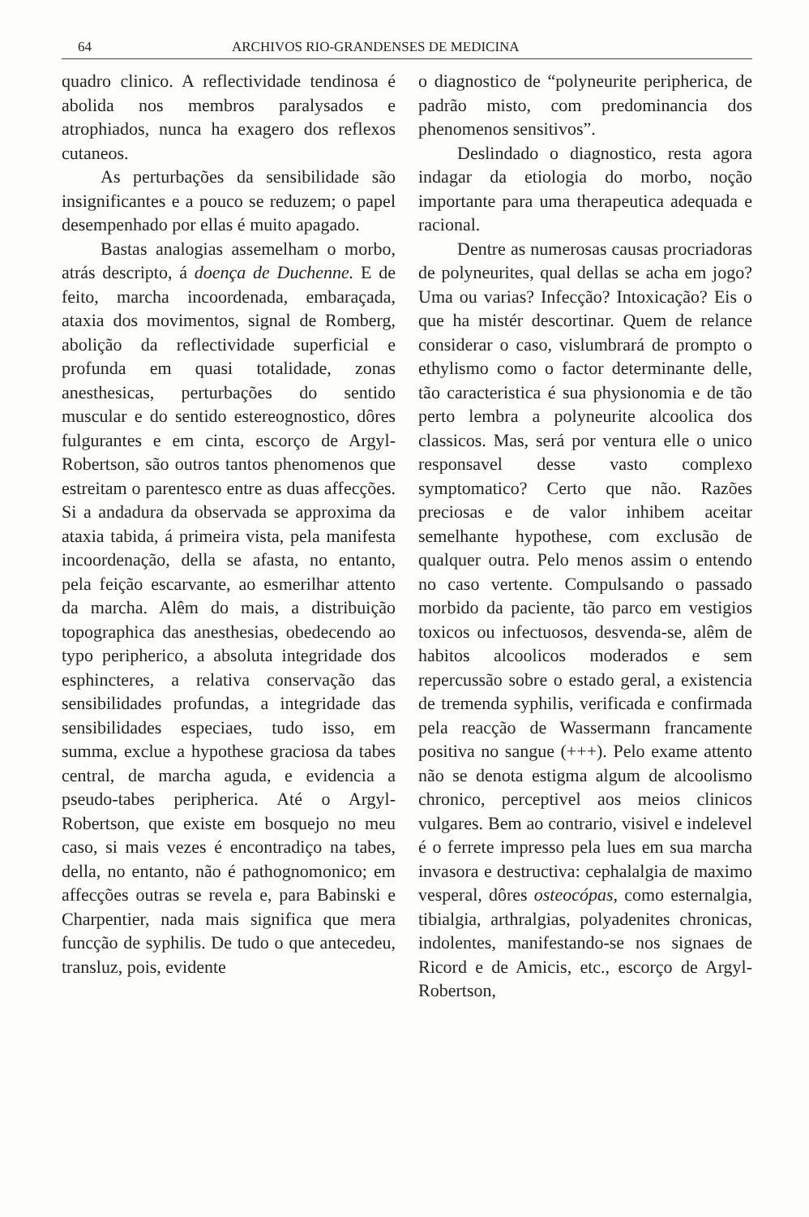64 ARCHIVOS RIO-GRANDENSES DE MEDICINA
quadro clinico. A reflectividade tendinosa é abolida nos membros paralysados e atrophiados, nunca ha exagero dos reflexos cutaneos.
As perturbações da sensibilidade são insignificantes e a pouco se reduzem; o papel desempenhado por ellas é muito apagado.
Bastas analogias assemelham o morbo, atrás descripto, á doença de Duchenne. E de feito, marcha incoordenada, embaraçada, ataxia dos movimentos, signal de Romberg, abolição da reflectividade superficial e profunda em quasi totalidade, zonas anesthesicas, perturbações do sentido muscular e do sentido estereognostico, dôres fulgurantes e em cinta, escorço de Argyl-Robertson, são outros tantos phenomenos que estreitam o parentesco entre as duas affecções. Si a andadura da observada se approxima da ataxia tabida, á primeira vista, pela manifesta incoordenação, della se afasta, no entanto, pela feição escarvante, ao esmerilhar attento da marcha. Alêm do mais, a distribuição topographica das anesthesias, obedecendo ao typo peripherico, a absoluta integridade dos esphincteres, a relativa conservação das sensibilidades profundas, a integridade das sensibilidades especiaes, tudo isso, em summa, exclue a hypothese graciosa da tabes central, de marcha aguda, e evidencia a pseudo-tabes peripherica. Até o Argyl-Robertson, que existe em bosquejo no meu caso, si mais vezes é encontradiço na tabes, della, no entanto, não é pathognomonico; em affecções outras se revela e, para Babinski e Charpentier, nada mais significa que mera funcção de syphilis. De tudo o que antecedeu, transluz, pois, evidente
o diagnostico de “polyneurite peripherica, de padrão misto, com predominancia dos phenomenos sensitivos”.
Deslindado o diagnostico, resta agora indagar da etiologia do morbo, noção importante para uma therapeutica adequada e racional.
Dentre as numerosas causas procriadoras de polyneurites, qual dellas se acha em jogo? Uma ou varias? Infecção? Intoxicação? Eis o que ha mistér descortinar. Quem de relance considerar o caso, vislumbrará de prompto o ethylismo como o factor determinante delle, tão caracteristica é sua physionomia e de tão perto lembra a polyneurite alcoolica dos classicos. Mas, será por ventura elle o unico responsavel desse vasto complexo symptomatico? Certo que não. Razões preciosas e de valor inhibem aceitar semelhante hypothese, com exclusão de qualquer outra. Pelo menos assim o entendo no caso vertente. Compulsando o passado morbido da paciente, tão parco em vestigios toxicos ou infectuosos, desvenda-se, alêm de habitos alcoolicos moderados e sem repercussão sobre o estado geral, a existencia de tremenda syphilis, verificada e confirmada pela reacção de Wassermann francamente positiva no sangue (+++). Pelo exame attento não se denota estigma algum de alcoolismo chronico, perceptivel aos meios clinicos vulgares. Bem ao contrario, visivel e indelevel é o ferrete impresso pela lues em sua marcha invasora e destructiva: cephalalgia de maximo vesperal, dôres osteocópas, como esternalgia, tibialgia, arthralgias, polyadenites chronicas, indolentes, manifestando-se nos signaes de Ricord e de Amicis, etc., escorço de Argyl-Robertson,